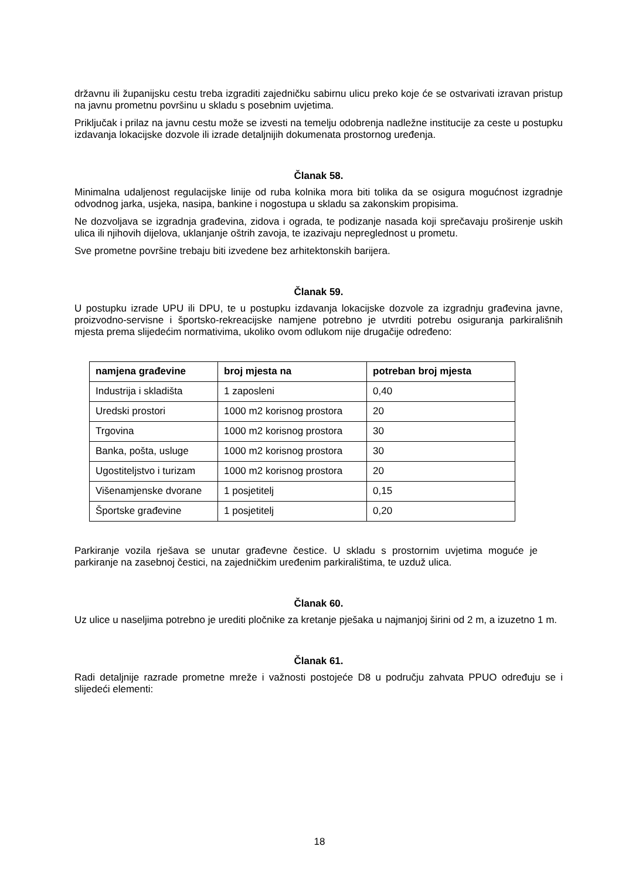državnu ili županijsku cestu treba izgraditi zajedničku sabirnu ulicu preko koje će se ostvarivati izravan pristup na javnu prometnu površinu u skladu s posebnim uvjetima.
Priključak i prilaz na javnu cestu može se izvesti na temelju odobrenja nadležne institucije za ceste u postupku izdavanja lokacijske dozvole ili izrade detaljnijih dokumenata prostornog uređenja.
Članak 58.
Minimalna udaljenost regulacijske linije od ruba kolnika mora biti tolika da se osigura mogućnost izgradnje odvodnog jarka, usjeka, nasipa, bankine i nogostupa u skladu sa zakonskim propisima.
Ne dozvoljava se izgradnja građevina, zidova i ograda, te podizanje nasada koji sprečavaju proširenje uskih ulica ili njihovih dijelova, uklanjanje oštrih zavoja, te izazivaju nepreglednost u prometu.
Sve prometne površine trebaju biti izvedene bez arhitektonskih barijera.
Članak 59.
U postupku izrade UPU ili DPU, te u postupku izdavanja lokacijske dozvole za izgradnju građevina javne, proizvodno-servisne i športsko-rekreacijske namjene potrebno je utvrditi potrebu osiguranja parkirališnih mjesta prema slijedećim normativima, ukoliko ovom odlukom nije drugačije određeno:
| namjena građevine | broj mjesta na | potreban broj mjesta |
| --- | --- | --- |
| Industrija i skladišta | 1 zaposleni | 0,40 |
| Uredski prostori | 1000 m2 korisnog prostora | 20 |
| Trgovina | 1000 m2 korisnog prostora | 30 |
| Banka, pošta, usluge | 1000 m2 korisnog prostora | 30 |
| Ugostiteljstvo i turizam | 1000 m2 korisnog prostora | 20 |
| Višenamjenske dvorane | 1 posjetitelj | 0,15 |
| Športske građevine | 1 posjetitelj | 0,20 |
Parkiranje vozila rješava se unutar građevne čestice. U skladu s prostornim uvjetima moguće je parkiranje na zasebnoj čestici, na zajedničkim uređenim parkiralištima, te uzduž ulica.
Članak 60.
Uz ulice u naseljima potrebno je urediti pločnike za kretanje pješaka u najmanjoj širini od 2 m, a izuzetno 1 m.
Članak 61.
Radi detaljnije razrade prometne mreže i važnosti postojeće D8 u području zahvata PPUO određuju se i slijedeći elementi:
18